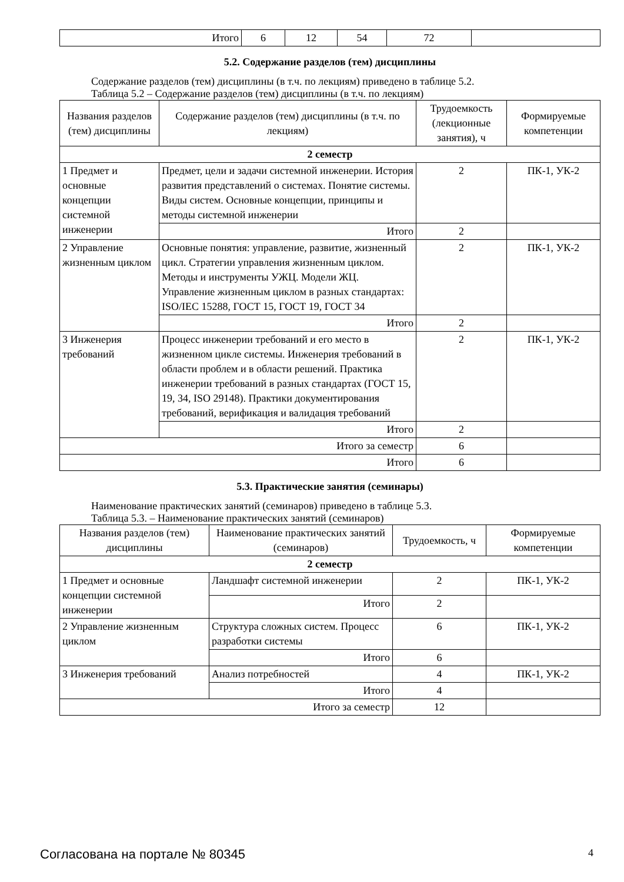| Итого | 6 | 12 | 54 | 72 | |
5.2. Содержание разделов (тем) дисциплины
Содержание разделов (тем) дисциплины (в т.ч. по лекциям) приведено в таблице 5.2.
Таблица 5.2 – Содержание разделов (тем) дисциплины (в т.ч. по лекциям)
| Названия разделов (тем) дисциплины | Содержание разделов (тем) дисциплины (в т.ч. по лекциям) | Трудоемкость (лекционные занятия), ч | Формируемые компетенции |
| --- | --- | --- | --- |
| 2 семестр | | | |
| 1 Предмет и основные концепции системной инженерии | Предмет, цели и задачи системной инженерии. История развития представлений о системах. Понятие системы. Виды систем. Основные концепции, принципы и методы системной инженерии | 2 | ПК-1, УК-2 |
| | Итого | 2 | |
| 2 Управление жизненным циклом | Основные понятия: управление, развитие, жизненный цикл. Стратегии управления жизненным циклом. Методы и инструменты УЖЦ. Модели ЖЦ. Управление жизненным циклом в разных стандартах: ISO/IEC 15288, ГОСТ 15, ГОСТ 19, ГОСТ 34 | 2 | ПК-1, УК-2 |
| | Итого | 2 | |
| 3 Инженерия требований | Процесс инженерии требований и его место в жизненном цикле системы. Инженерия требований в области проблем и в области решений. Практика инженерии требований в разных стандартах (ГОСТ 15, 19, 34, ISO 29148). Практики документирования требований, верификация и валидация требований | 2 | ПК-1, УК-2 |
| | Итого | 2 | |
| Итого за семестр | | 6 | |
| Итого | | 6 | |
5.3. Практические занятия (семинары)
Наименование практических занятий (семинаров) приведено в таблице 5.3.
Таблица 5.3. – Наименование практических занятий (семинаров)
| Названия разделов (тем) дисциплины | Наименование практических занятий (семинаров) | Трудоемкость, ч | Формируемые компетенции |
| --- | --- | --- | --- |
| 2 семестр | | | |
| 1 Предмет и основные концепции системной инженерии | Ландшафт системной инженерии | 2 | ПК-1, УК-2 |
| | Итого | 2 | |
| 2 Управление жизненным циклом | Структура сложных систем. Процесс разработки системы | 6 | ПК-1, УК-2 |
| | Итого | 6 | |
| 3 Инженерия требований | Анализ потребностей | 4 | ПК-1, УК-2 |
| | Итого | 4 | |
| Итого за семестр | | 12 | |
Согласована на портале № 80345 4